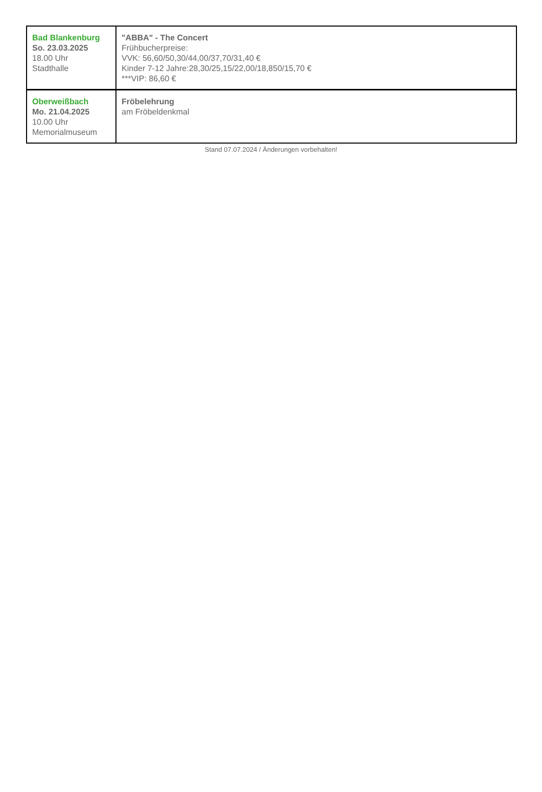| Bad Blankenburg So. 23.03.2025 18.00 Uhr Stadthalle | "ABBA" - The Concert Frühbucherpreise: VVK: 56,60/50,30/44,00/37,70/31,40 € Kinder 7-12 Jahre:28,30/25,15/22,00/18,850/15,70 € ***VIP: 86,60 € |
| Oberweißbach Mo. 21.04.2025 10.00 Uhr Memorialmuseum | Fröbelehrung am Fröbeldenkmal |
Stand 07.07.2024 / Änderungen vorbehalten!